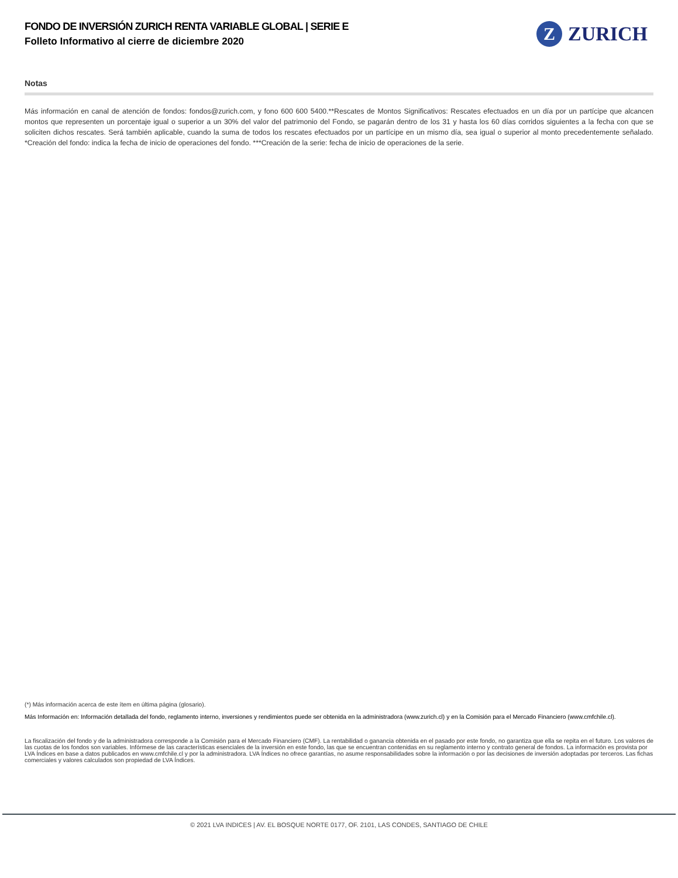FONDO DE INVERSIÓN ZURICH RENTA VARIABLE GLOBAL | SERIE E
Folleto Informativo al cierre de diciembre 2020
Z
ZURICH
Notas
Más información en canal de atención de fondos: fondos@zurich.com, y fono 600 600 5400.**Rescates de Montos Significativos: Rescates efectuados en un día por un partícipe que alcancen montos que representen un porcentaje igual o superior a un 30% del valor del patrimonio del Fondo, se pagarán dentro de los 31 y hasta los 60 días corridos siguientes a la fecha con que se soliciten dichos rescates. Será también aplicable, cuando la suma de todos los rescates efectuados por un partícipe en un mismo día, sea igual o superior al monto precedentemente señalado. *Creación del fondo: indica la fecha de inicio de operaciones del fondo. ***Creación de la serie: fecha de inicio de operaciones de la serie.
(*) Más información acerca de este ítem en última página (glosario).
Más Información en: Información detallada del fondo, reglamento interno, inversiones y rendimientos puede ser obtenida en la administradora (www.zurich.cl) y en la Comisión para el Mercado Financiero (www.cmfchile.cl).
La fiscalización del fondo y de la administradora corresponde a la Comisión para el Mercado Financiero (CMF). La rentabilidad o ganancia obtenida en el pasado por este fondo, no garantiza que ella se repita en el futuro. Los valores de las cuotas de los fondos son variables. Infórmese de las características esenciales de la inversión en este fondo, las que se encuentran contenidas en su reglamento interno y contrato general de fondos. La información es provista por LVA Índices en base a datos publicados en www.cmfchile.cl y por la administradora. LVA Índices no ofrece garantías, no asume responsabilidades sobre la información o por las decisiones de inversión adoptadas por terceros. Las fichas comerciales y valores calculados son propiedad de LVA Índices.
© 2021 LVA INDICES | AV. EL BOSQUE NORTE 0177, OF. 2101, LAS CONDES, SANTIAGO DE CHILE